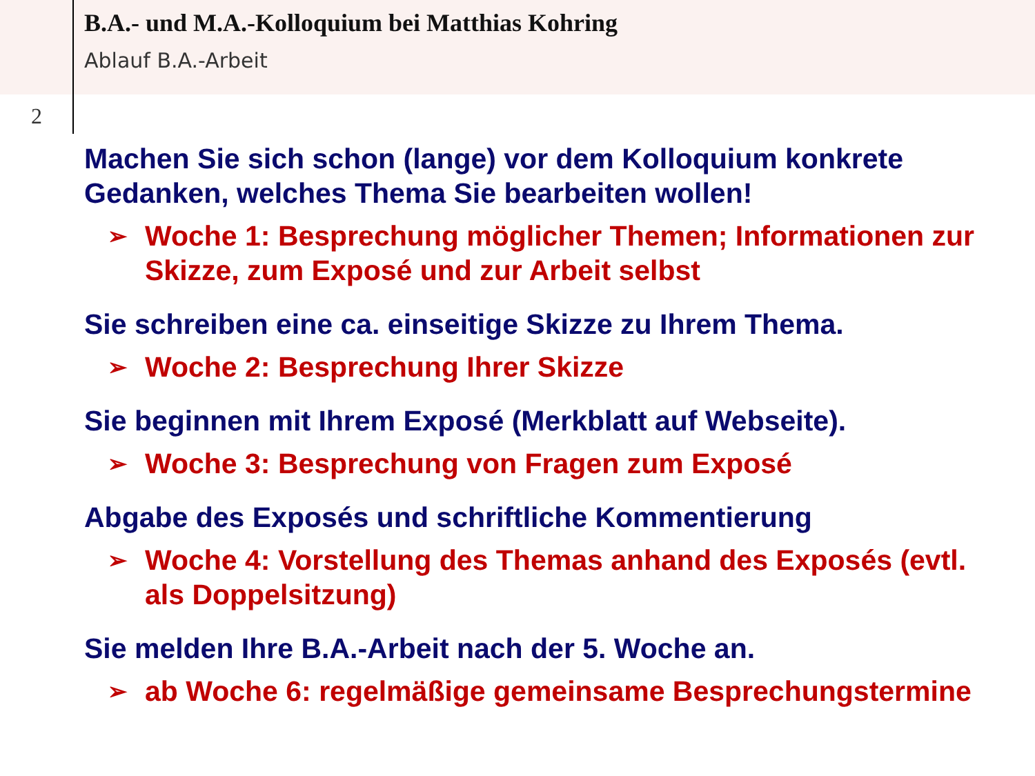B.A.- und M.A.-Kolloquium bei Matthias Kohring
Ablauf B.A.-Arbeit
2
Machen Sie sich schon (lange) vor dem Kolloquium konkrete Gedanken, welches Thema Sie bearbeiten wollen!
➢ Woche 1: Besprechung möglicher Themen; Informationen zur Skizze, zum Exposé und zur Arbeit selbst
Sie schreiben eine ca. einseitige Skizze zu Ihrem Thema.
➢ Woche 2: Besprechung Ihrer Skizze
Sie beginnen mit Ihrem Exposé (Merkblatt auf Webseite).
➢ Woche 3: Besprechung von Fragen zum Exposé
Abgabe des Exposés und schriftliche Kommentierung
➢ Woche 4: Vorstellung des Themas anhand des Exposés (evtl. als Doppelsitzung)
Sie melden Ihre B.A.-Arbeit nach der 5. Woche an.
➢ ab Woche 6: regelmäßige gemeinsame Besprechungstermine